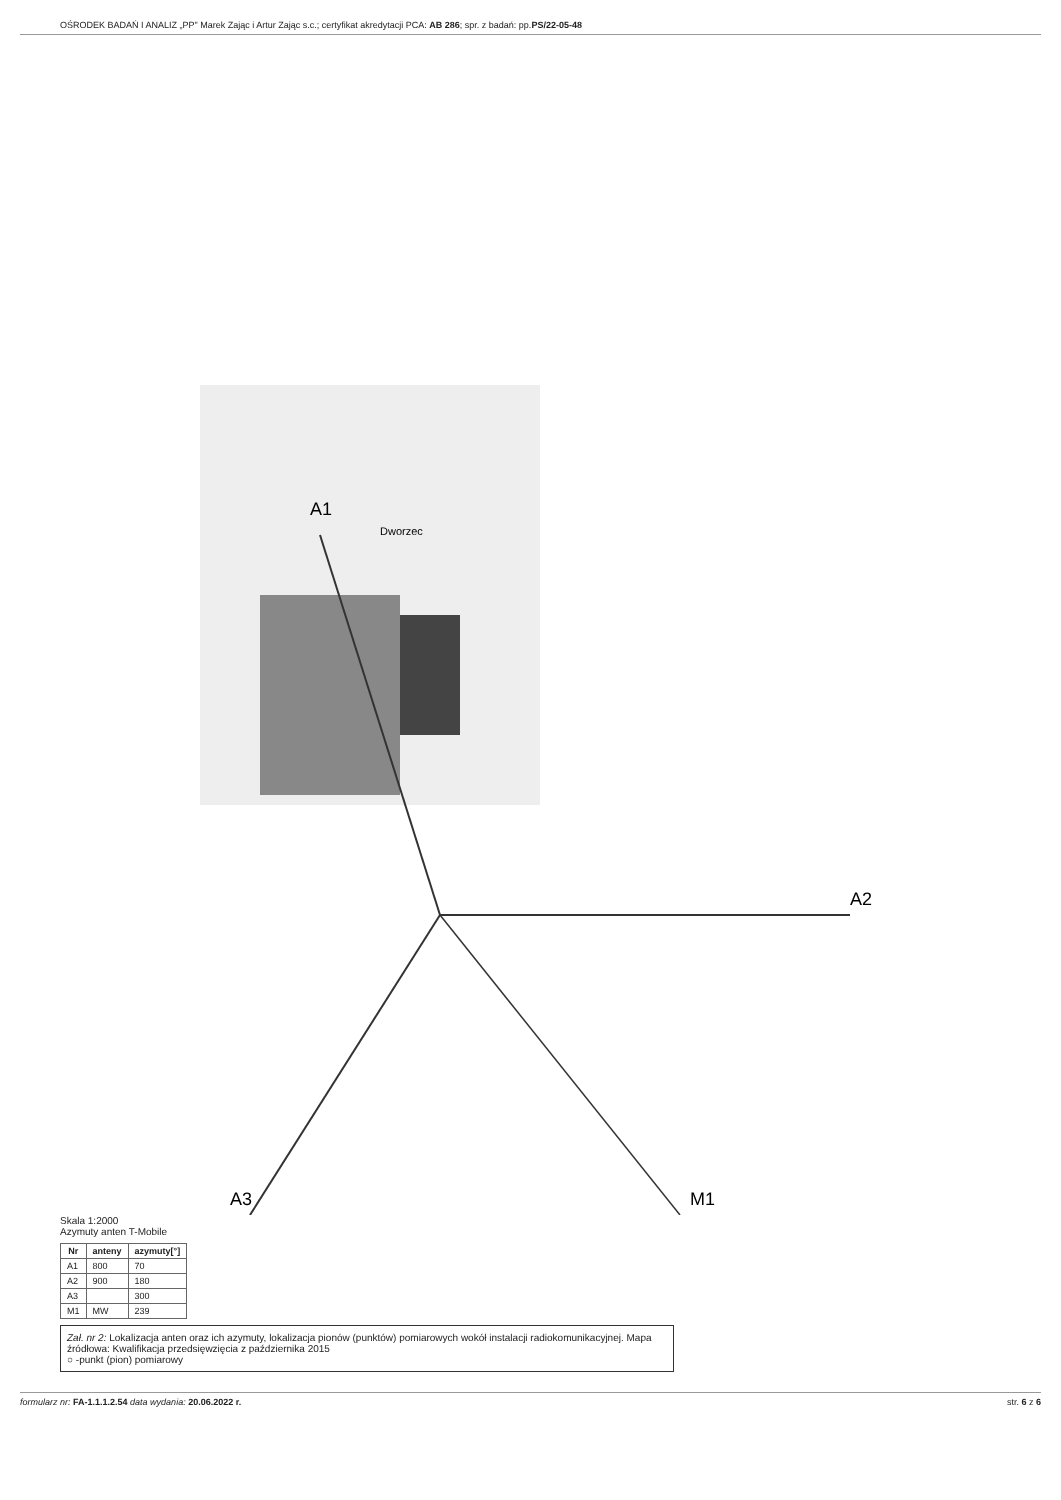OŚRODEK BADAŃ I ANALIZ „PP" Marek Zając i Artur Zając s.c.; certyfikat akredytacji PCA: AB 286; spr. z badań: pp.PS/22-05-48
A1
A2
A3
M1
Dworzec
Skala 1:2000
Azymuty anten T-Mobile
| Nr | anteny | azymuty[°] |
| --- | --- | --- |
| A1 | 800 | 70 |
| A2 | 900 | 180 |
| A3 | | 300 |
| M1 | MW | 239 |
Zał. nr 2: Lokalizacja anten oraz ich azymuty, lokalizacja pionów (punktów) pomiarowych wokół instalacji radiokomunikacyjnej. Mapa źródłowa: Kwalifikacja przedsięwzięcia z października 2015
○ -punkt (pion) pomiarowy
formularz nr: FA-1.1.1.2.54 data wydania: 20.06.2022 r. str. 6 z 6